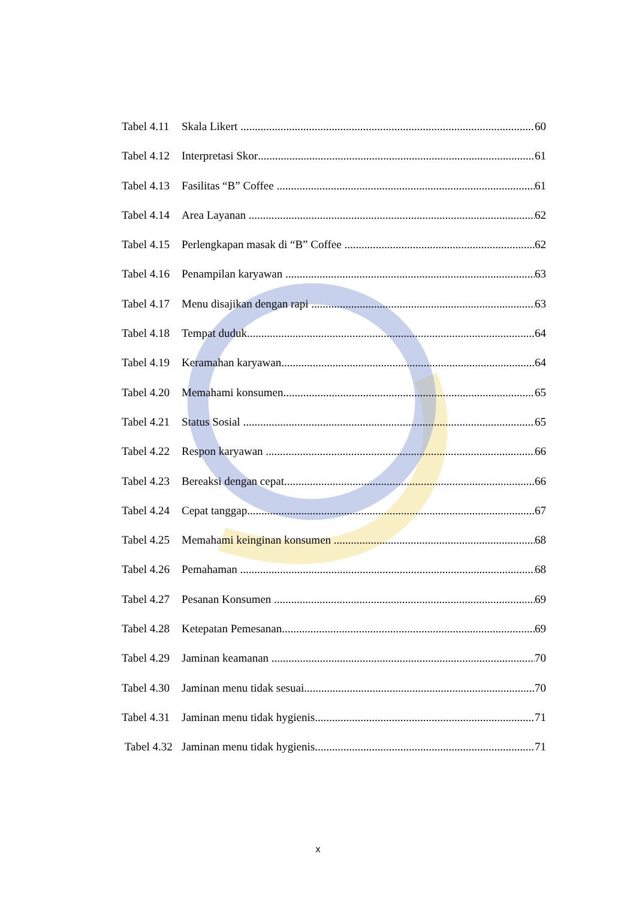Tabel 4.11 Skala Likert 60
Tabel 4.12 Interpretasi Skor 61
Tabel 4.13 Fasilitas “B” Coffee 61
Tabel 4.14 Area Layanan 62
Tabel 4.15 Perlengkapan masak di “B” Coffee 62
Tabel 4.16 Penampilan karyawan 63
Tabel 4.17 Menu disajikan dengan rapi 63
Tabel 4.18 Tempat duduk 64
Tabel 4.19 Keramahan karyawan 64
Tabel 4.20 Memahami konsumen 65
Tabel 4.21 Status Sosial 65
Tabel 4.22 Respon karyawan 66
Tabel 4.23 Bereaksi dengan cepat 66
Tabel 4.24 Cepat tanggap 67
Tabel 4.25 Memahami keinginan konsumen 68
Tabel 4.26 Pemahaman 68
Tabel 4.27 Pesanan Konsumen 69
Tabel 4.28 Ketepatan Pemesanan 69
Tabel 4.29 Jaminan keamanan 70
Tabel 4.30 Jaminan menu tidak sesuai 70
Tabel 4.31 Jaminan menu tidak hygienis 71
Tabel 4.32 Jaminan menu tidak hygienis 71
x